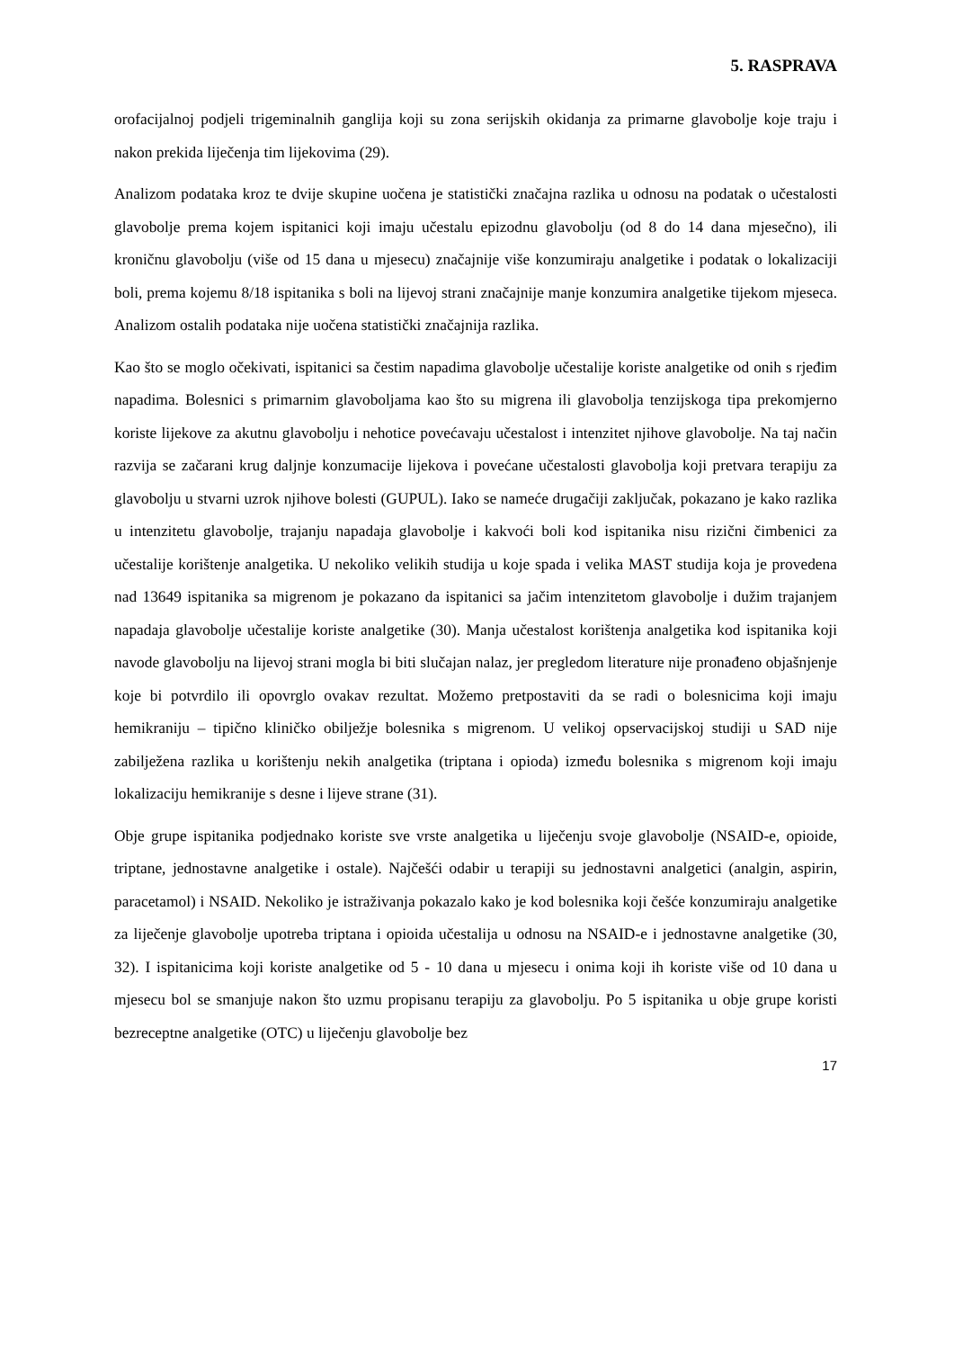5. RASPRAVA
orofacijalnoj podjeli trigeminalnih ganglija koji su zona serijskih okidanja za primarne glavobolje koje traju i nakon prekida liječenja tim lijekovima (29).
Analizom podataka kroz te dvije skupine uočena je statistički značajna razlika u odnosu na podatak o učestalosti glavobolje prema kojem ispitanici koji imaju učestalu epizodnu glavobolju (od 8 do 14 dana mjesečno), ili kroničnu glavobolju (više od 15 dana u mjesecu) značajnije više konzumiraju analgetike i podatak o lokalizaciji boli, prema kojemu 8/18 ispitanika s boli na lijevoj strani značajnije manje konzumira analgetike tijekom mjeseca. Analizom ostalih podataka nije uočena statistički značajnija razlika.
Kao što se moglo očekivati, ispitanici sa čestim napadima glavobolje učestalije koriste analgetike od onih s rjeđim napadima. Bolesnici s primarnim glavoboljama kao što su migrena ili glavobolja tenzijskoga tipa prekomjerno koriste lijekove za akutnu glavobolju i nehotice povećavaju učestalost i intenzitet njihove glavobolje. Na taj način razvija se začarani krug daljnje konzumacije lijekova i povećane učestalosti glavobolja koji pretvara terapiju za glavobolju u stvarni uzrok njihove bolesti (GUPUL). Iako se nameće drugačiji zaključak, pokazano je kako razlika u intenzitetu glavobolje, trajanju napadaja glavobolje i kakvoći boli kod ispitanika nisu rizični čimbenici za učestalije korištenje analgetika. U nekoliko velikih studija u koje spada i velika MAST studija koja je provedena nad 13649 ispitanika sa migrenom je pokazano da ispitanici sa jačim intenzitetom glavobolje i dužim trajanjem napadaja glavobolje učestalije koriste analgetike (30). Manja učestalost korištenja analgetika kod ispitanika koji navode glavobolju na lijevoj strani mogla bi biti slučajan nalaz, jer pregledom literature nije pronađeno objašnjenje koje bi potvrdilo ili opovrglo ovakav rezultat. Možemo pretpostaviti da se radi o bolesnicima koji imaju hemikraniju – tipično kliničko obilježje bolesnika s migrenom. U velikoj opservacijskoj studiji u SAD nije zabilježena razlika u korištenju nekih analgetika (triptana i opioda) između bolesnika s migrenom koji imaju lokalizaciju hemikranije s desne i lijeve strane (31).
Obje grupe ispitanika podjednako koriste sve vrste analgetika u liječenju svoje glavobolje (NSAID-e, opioide, triptane, jednostavne analgetike i ostale). Najčešći odabir u terapiji su jednostavni analgetici (analgin, aspirin, paracetamol) i NSAID. Nekoliko je istraživanja pokazalo kako je kod bolesnika koji češće konzumiraju analgetike za liječenje glavobolje upotreba triptana i opioida učestalija u odnosu na NSAID-e i jednostavne analgetike (30, 32). I ispitanicima koji koriste analgetike od 5 - 10 dana u mjesecu i onima koji ih koriste više od 10 dana u mjesecu bol se smanjuje nakon što uzmu propisanu terapiju za glavobolju. Po 5 ispitanika u obje grupe koristi bezreceptne analgetike (OTC) u liječenju glavobolje bez
17